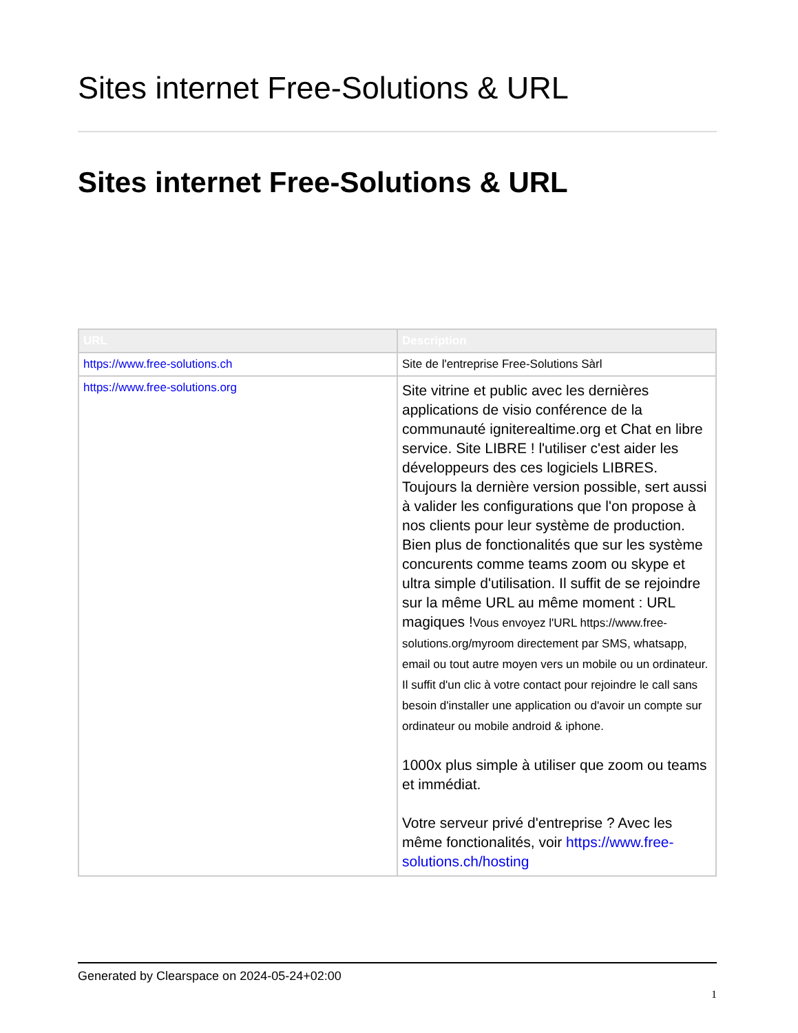Sites internet Free-Solutions & URL
Sites internet Free-Solutions & URL
| URL | Description |
| --- | --- |
| https://www.free-solutions.ch | Site de l'entreprise Free-Solutions Sàrl |
| https://www.free-solutions.org | Site vitrine et public avec les dernières applications de visio conférence de la communauté igniterealtime.org et Chat en libre service. Site LIBRE ! l'utiliser c'est aider les développeurs des ces logiciels LIBRES. Toujours la dernière version possible, sert aussi à valider les configurations que l'on propose à nos clients pour leur système de production. Bien plus de fonctionalités que sur les système concurents comme teams zoom ou skype et ultra simple d'utilisation. Il suffit de se rejoindre sur la même URL au même moment : URL magiques ! Vous envoyez l'URL https://www.free-solutions.org/myroom directement par SMS, whatsapp, email ou tout autre moyen vers un mobile ou un ordinateur. Il suffit d'un clic à votre contact pour rejoindre le call sans besoin d'installer une application ou d'avoir un compte sur ordinateur ou mobile android & iphone. 1000x plus simple à utiliser que zoom ou teams et immédiat. Votre serveur privé d'entreprise ? Avec les même fonctionalités, voir https://www.free-solutions.ch/hosting |
Generated by Clearspace on 2024-05-24+02:00
1